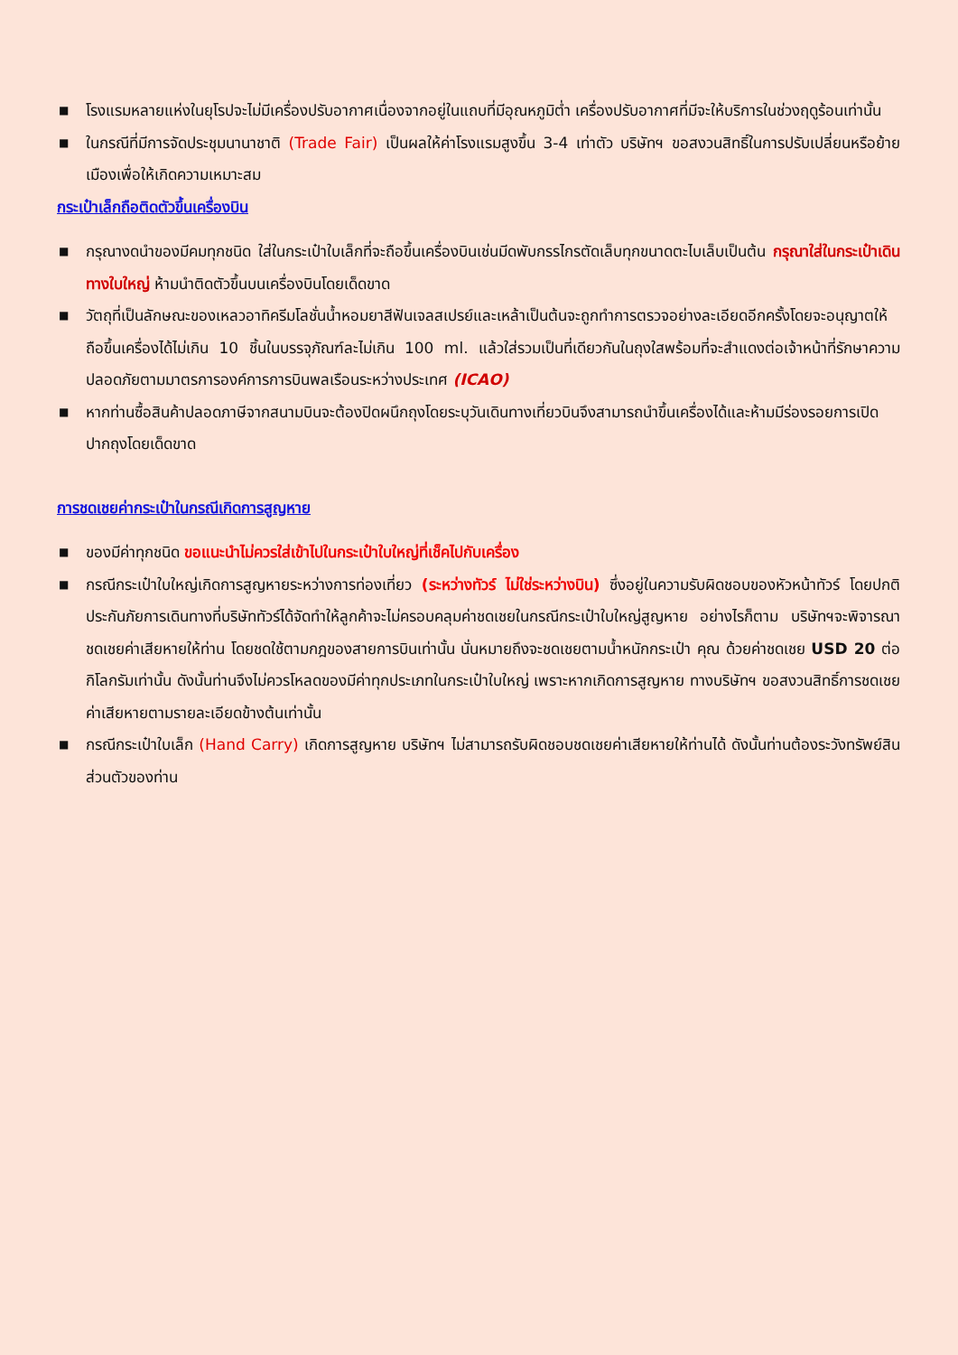■ โรงแรมหลายแห่งในยุโรปจะไม่มีเครื่องปรับอากาศเนื่องจากอยู่ในแถบที่มีอุณหภูมิต่ำ เครื่องปรับอากาศที่มีจะให้บริการในช่วงฤดูร้อนเท่านั้น
■ ในกรณีที่มีการจัดประชุมนานาชาติ (Trade Fair) เป็นผลให้ค่าโรงแรมสูงขึ้น 3-4 เท่าตัว บริษัทฯ ขอสงวนสิทธิ์ในการปรับเปลี่ยนหรือย้ายเมืองเพื่อให้เกิดความเหมาะสม
กระเป๋าเล็กถือติดตัวขึ้นเครื่องบิน
■ กรุณางดนำของมีคมทุกชนิด ใส่ในกระเป๋าใบเล็กที่จะถือขึ้นเครื่องบินเช่นมีดพับกรรไกรตัดเล็บทุกขนาดตะไบเล็บเป็นต้น กรุณาใส่ในกระเป๋าเดินทางใบใหญ่ ห้ามนำติดตัวขึ้นบนเครื่องบินโดยเด็ดขาด
■ วัตถุที่เป็นลักษณะของเหลวอาทิครีมโลชั่นน้ำหอมยาสีฟันเจลสเปรย์และเหล้าเป็นต้นจะถูกทำการตรวจอย่างละเอียดอีกครั้งโดยจะอนุญาตให้ถือขึ้นเครื่องได้ไม่เกิน 10 ชิ้นในบรรจุภัณฑ์ละไม่เกิน 100 ml. แล้วใส่รวมเป็นที่เดียวกันในถุงใสพร้อมที่จะสำแดงต่อเจ้าหน้าที่รักษาความปลอดภัยตามมาตรการองค์การการบินพลเรือนระหว่างประเทศ (ICAO)
■ หากท่านซื้อสินค้าปลอดภาษีจากสนามบินจะต้องปิดผนึกถุงโดยระบุวันเดินทางเที่ยวบินจึงสามารถนำขึ้นเครื่องได้และห้ามมีร่องรอยการเปิดปากถุงโดยเด็ดขาด
การชดเชยค่ากระเป๋าในกรณีเกิดการสูญหาย
■ ของมีค่าทุกชนิด ขอแนะนำไม่ควรใส่เข้าไปในกระเป๋าใบใหญ่ที่เช็คไปกับเครื่อง
■ กรณีกระเป๋าใบใหญ่เกิดการสูญหายระหว่างการท่องเที่ยว (ระหว่างทัวร์ ไม่ใช่ระหว่างบิน) ซึ่งอยู่ในความรับผิดชอบของหัวหน้าทัวร์ โดยปกติประกันภัยการเดินทางที่บริษัททัวร์ได้จัดทำให้ลูกค้าจะไม่ครอบคลุมค่าชดเชยในกรณีกระเป๋าใบใหญ่สูญหาย อย่างไรก็ตาม บริษัทฯจะพิจารณาชดเชยค่าเสียหายให้ท่าน โดยชดใช้ตามกฎของสายการบินเท่านั้น นั่นหมายถึงจะชดเชยตามน้ำหนักกระเป๋า คุณ ด้วยค่าชดเชย USD 20 ต่อกิโลกรัมเท่านั้น ดังนั้นท่านจึงไม่ควรโหลดของมีค่าทุกประเภทในกระเป๋าใบใหญ่ เพราะหากเกิดการสูญหาย ทางบริษัทฯ ขอสงวนสิทธิ์การชดเชยค่าเสียหายตามรายละเอียดข้างต้นเท่านั้น
■ กรณีกระเป๋าใบเล็ก (Hand Carry) เกิดการสูญหาย บริษัทฯ ไม่สามารถรับผิดชอบชดเชยค่าเสียหายให้ท่านได้ ดังนั้นท่านต้องระวังทรัพย์สินส่วนตัวของท่าน